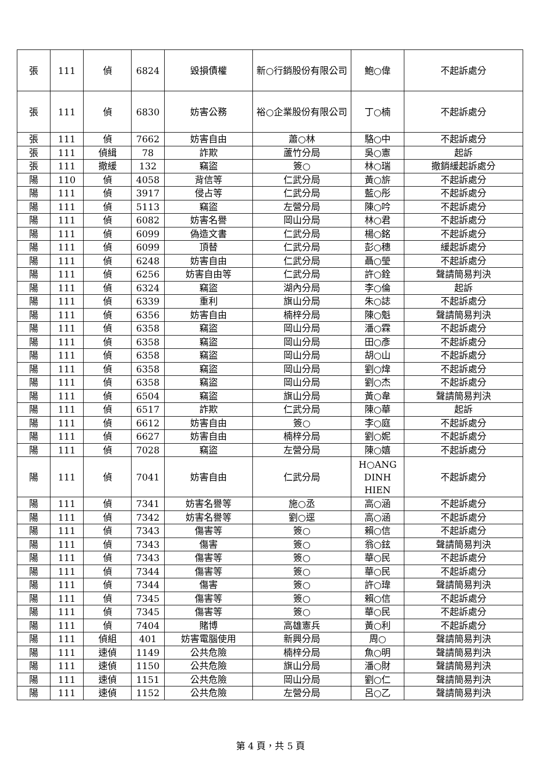| 張 | 111 | 偵 | 6824 | 毀損債權 | 新○行銷股份有限公司 | 鮑○偉 | 不起訴處分 |
| 張 | 111 | 偵 | 6830 | 妨害公務 | 裕○企業股份有限公司 | 丁○楠 | 不起訴處分 |
| 張 | 111 | 偵 | 7662 | 妨害自由 | 蕭○林 | 駱○中 | 不起訴處分 |
| 張 | 111 | 偵緝 | 78 | 詐欺 | 蘆竹分局 | 吳○憲 | 起訴 |
| 張 | 111 | 撤緩 | 132 | 竊盜 | 簽○ | 林○瑞 | 撤銷緩起訴處分 |
| 陽 | 110 | 偵 | 4058 | 背信等 | 仁武分局 | 黃○旂 | 不起訴處分 |
| 陽 | 111 | 偵 | 3917 | 侵占等 | 仁武分局 | 藍○彤 | 不起訴處分 |
| 陽 | 111 | 偵 | 5113 | 竊盜 | 左營分局 | 陳○吟 | 不起訴處分 |
| 陽 | 111 | 偵 | 6082 | 妨害名譽 | 岡山分局 | 林○君 | 不起訴處分 |
| 陽 | 111 | 偵 | 6099 | 偽造文書 | 仁武分局 | 楊○銘 | 不起訴處分 |
| 陽 | 111 | 偵 | 6099 | 頂替 | 仁武分局 | 彭○穗 | 緩起訴處分 |
| 陽 | 111 | 偵 | 6248 | 妨害自由 | 仁武分局 | 聶○瑩 | 不起訴處分 |
| 陽 | 111 | 偵 | 6256 | 妨害自由等 | 仁武分局 | 許○銓 | 聲請簡易判決 |
| 陽 | 111 | 偵 | 6324 | 竊盜 | 湖內分局 | 李○倫 | 起訴 |
| 陽 | 111 | 偵 | 6339 | 重利 | 旗山分局 | 朱○誌 | 不起訴處分 |
| 陽 | 111 | 偵 | 6356 | 妨害自由 | 楠梓分局 | 陳○魁 | 聲請簡易判決 |
| 陽 | 111 | 偵 | 6358 | 竊盜 | 岡山分局 | 潘○霖 | 不起訴處分 |
| 陽 | 111 | 偵 | 6358 | 竊盜 | 岡山分局 | 田○彥 | 不起訴處分 |
| 陽 | 111 | 偵 | 6358 | 竊盜 | 岡山分局 | 胡○山 | 不起訴處分 |
| 陽 | 111 | 偵 | 6358 | 竊盜 | 岡山分局 | 劉○煒 | 不起訴處分 |
| 陽 | 111 | 偵 | 6358 | 竊盜 | 岡山分局 | 劉○杰 | 不起訴處分 |
| 陽 | 111 | 偵 | 6504 | 竊盜 | 旗山分局 | 黃○韋 | 聲請簡易判決 |
| 陽 | 111 | 偵 | 6517 | 詐欺 | 仁武分局 | 陳○華 | 起訴 |
| 陽 | 111 | 偵 | 6612 | 妨害自由 | 簽○ | 李○庭 | 不起訴處分 |
| 陽 | 111 | 偵 | 6627 | 妨害自由 | 楠梓分局 | 劉○妮 | 不起訴處分 |
| 陽 | 111 | 偵 | 7028 | 竊盜 | 左營分局 | 陳○嬉 | 不起訴處分 |
| 陽 | 111 | 偵 | 7041 | 妨害自由 | 仁武分局 | H○ANG DINH HIEN | 不起訴處分 |
| 陽 | 111 | 偵 | 7341 | 妨害名譽等 | 施○丞 | 高○涵 | 不起訴處分 |
| 陽 | 111 | 偵 | 7342 | 妨害名譽等 | 劉○逕 | 高○涵 | 不起訴處分 |
| 陽 | 111 | 偵 | 7343 | 傷害等 | 簽○ | 賴○信 | 不起訴處分 |
| 陽 | 111 | 偵 | 7343 | 傷害 | 簽○ | 翁○鉉 | 聲請簡易判決 |
| 陽 | 111 | 偵 | 7343 | 傷害等 | 簽○ | 華○民 | 不起訴處分 |
| 陽 | 111 | 偵 | 7344 | 傷害等 | 簽○ | 華○民 | 不起訴處分 |
| 陽 | 111 | 偵 | 7344 | 傷害 | 簽○ | 許○瑋 | 聲請簡易判決 |
| 陽 | 111 | 偵 | 7345 | 傷害等 | 簽○ | 賴○信 | 不起訴處分 |
| 陽 | 111 | 偵 | 7345 | 傷害等 | 簽○ | 華○民 | 不起訴處分 |
| 陽 | 111 | 偵 | 7404 | 賭博 | 高雄憲兵 | 黃○利 | 不起訴處分 |
| 陽 | 111 | 偵組 | 401 | 妨害電腦使用 | 新興分局 | 周○ | 聲請簡易判決 |
| 陽 | 111 | 速偵 | 1149 | 公共危險 | 楠梓分局 | 魚○明 | 聲請簡易判決 |
| 陽 | 111 | 速偵 | 1150 | 公共危險 | 旗山分局 | 潘○財 | 聲請簡易判決 |
| 陽 | 111 | 速偵 | 1151 | 公共危險 | 岡山分局 | 劉○仁 | 聲請簡易判決 |
| 陽 | 111 | 速偵 | 1152 | 公共危險 | 左營分局 | 呂○乙 | 聲請簡易判決 |
第 4 頁，共 5 頁